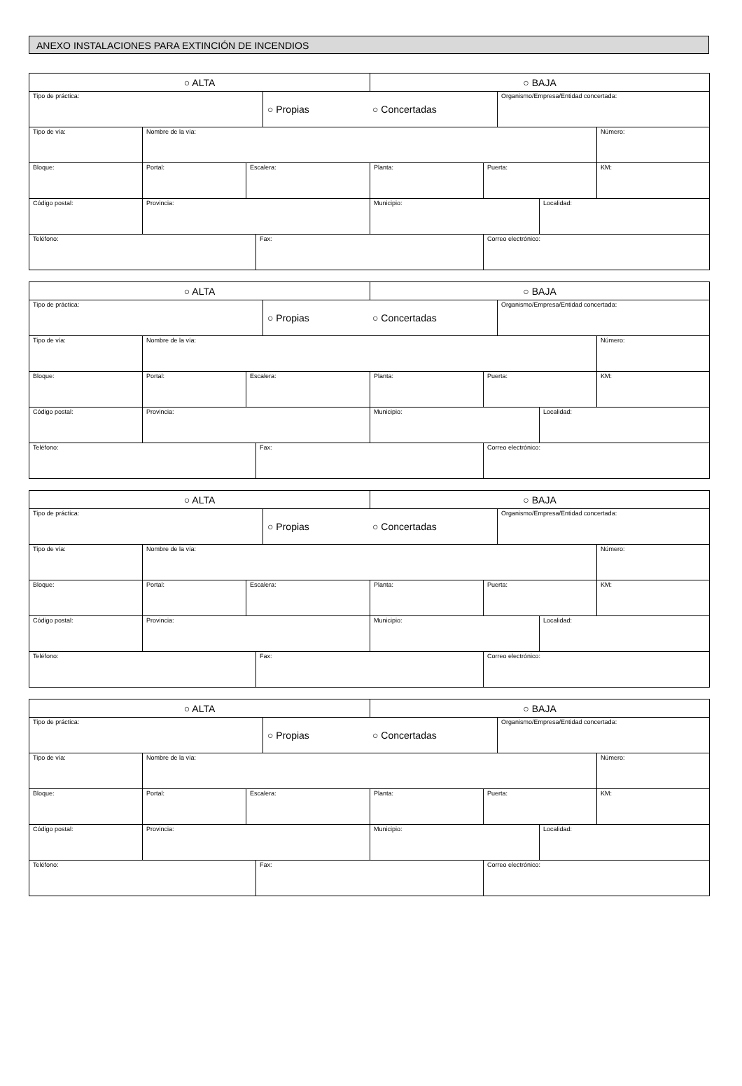ANEXO INSTALACIONES PARA EXTINCIÓN DE INCENDIOS
| ○ ALTA | | | | | ○ BAJA | | | | |
| Tipo de práctica: | | | | ○ Propias ○ Concertadas | | | Organismo/Empresa/Entidad concertada: | | |
| Tipo de vía: | Nombre de la vía: | | | | | | | | Número: |
| Bloque: | Portal: | Escalera: | | | Planta: | Puerta: | | | KM: |
| Código postal: | Provincia: | | | | Municipio: | | | Localidad: | |
| Teléfono: | | | Fax: | | | Correo electrónico: | | | |
| ○ ALTA | | | | | ○ BAJA | | | | |
| Tipo de práctica: | | | | ○ Propias ○ Concertadas | | | Organismo/Empresa/Entidad concertada: | | |
| Tipo de vía: | Nombre de la vía: | | | | | | | | Número: |
| Bloque: | Portal: | Escalera: | | | Planta: | Puerta: | | | KM: |
| Código postal: | Provincia: | | | | Municipio: | | | Localidad: | |
| Teléfono: | | | Fax: | | | Correo electrónico: | | | |
| ○ ALTA | | | | | ○ BAJA | | | | |
| Tipo de práctica: | | | | ○ Propias ○ Concertadas | | | Organismo/Empresa/Entidad concertada: | | |
| Tipo de vía: | Nombre de la vía: | | | | | | | | Número: |
| Bloque: | Portal: | Escalera: | | | Planta: | Puerta: | | | KM: |
| Código postal: | Provincia: | | | | Municipio: | | | Localidad: | |
| Teléfono: | | | Fax: | | | Correo electrónico: | | | |
| ○ ALTA | | | | | ○ BAJA | | | | |
| Tipo de práctica: | | | | ○ Propias ○ Concertadas | | | Organismo/Empresa/Entidad concertada: | | |
| Tipo de vía: | Nombre de la vía: | | | | | | | | Número: |
| Bloque: | Portal: | Escalera: | | | Planta: | Puerta: | | | KM: |
| Código postal: | Provincia: | | | | Municipio: | | | Localidad: | |
| Teléfono: | | | Fax: | | | Correo electrónico: | | | |